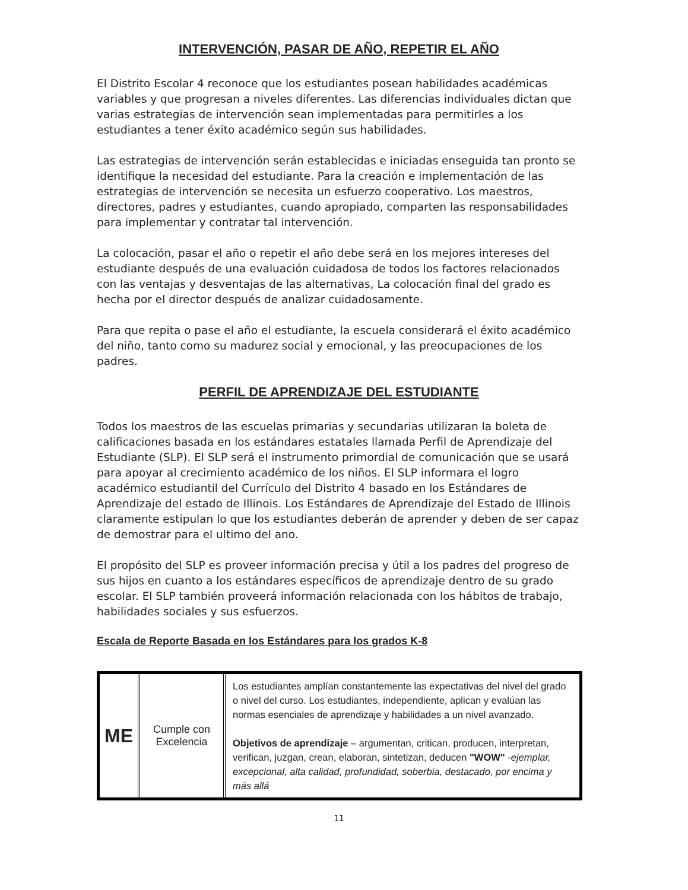INTERVENCIÓN, PASAR DE AÑO, REPETIR EL AÑO
El Distrito Escolar 4 reconoce que los estudiantes posean habilidades académicas variables y que progresan a niveles diferentes. Las diferencias individuales dictan que varias estrategias de intervención sean implementadas para permitirles a los estudiantes a tener éxito académico según sus habilidades.
Las estrategias de intervención serán establecidas e iniciadas enseguida tan pronto se identifique la necesidad del estudiante. Para la creación e implementación de las estrategias de intervención se necesita un esfuerzo cooperativo. Los maestros, directores, padres y estudiantes, cuando apropiado, comparten las responsabilidades para implementar y contratar tal intervención.
La colocación, pasar el año o repetir el año debe será en los mejores intereses del estudiante después de una evaluación cuidadosa de todos los factores relacionados con las ventajas y desventajas de las alternativas, La colocación final del grado es hecha por el director después de analizar cuidadosamente.
Para que repita o pase el año el estudiante, la escuela considerará el éxito académico del niño, tanto como su madurez social y emocional, y las preocupaciones de los padres.
PERFIL DE APRENDIZAJE DEL ESTUDIANTE
Todos los maestros de las escuelas primarias y secundarias utilizaran la boleta de calificaciones basada en los estándares estatales llamada Perfil de Aprendizaje del Estudiante (SLP). El SLP será el instrumento primordial de comunicación que se usará para apoyar al crecimiento académico de los niños. El SLP informara el logro académico estudiantil del Currículo del Distrito 4 basado en los Estándares de Aprendizaje del estado de Illinois. Los Estándares de Aprendizaje del Estado de Illinois claramente estipulan lo que los estudiantes deberán de aprender y deben de ser capaz de demostrar para el ultimo del ano.
El propósito del SLP es proveer información precisa y útil a los padres del progreso de sus hijos en cuanto a los estándares específicos de aprendizaje dentro de su grado escolar. El SLP también proveerá información relacionada con los hábitos de trabajo, habilidades sociales y sus esfuerzos.
Escala de Reporte Basada en los Estándares para los grados K-8
| ME | Cumple con Excelencia | Los estudiantes amplían constantemente las expectativas del nivel del grado o nivel del curso. Los estudiantes, independiente, aplican y evalúan las normas esenciales de aprendizaje y habilidades a un nivel avanzado. Objetivos de aprendizaje – argumentan, critican, producen, interpretan, verifican, juzgan, crean, elaboran, sintetizan, deducen "WOW" - ejemplar, excepcional, alta calidad, profundidad, soberbia, destacado, por encima y más allá |
11